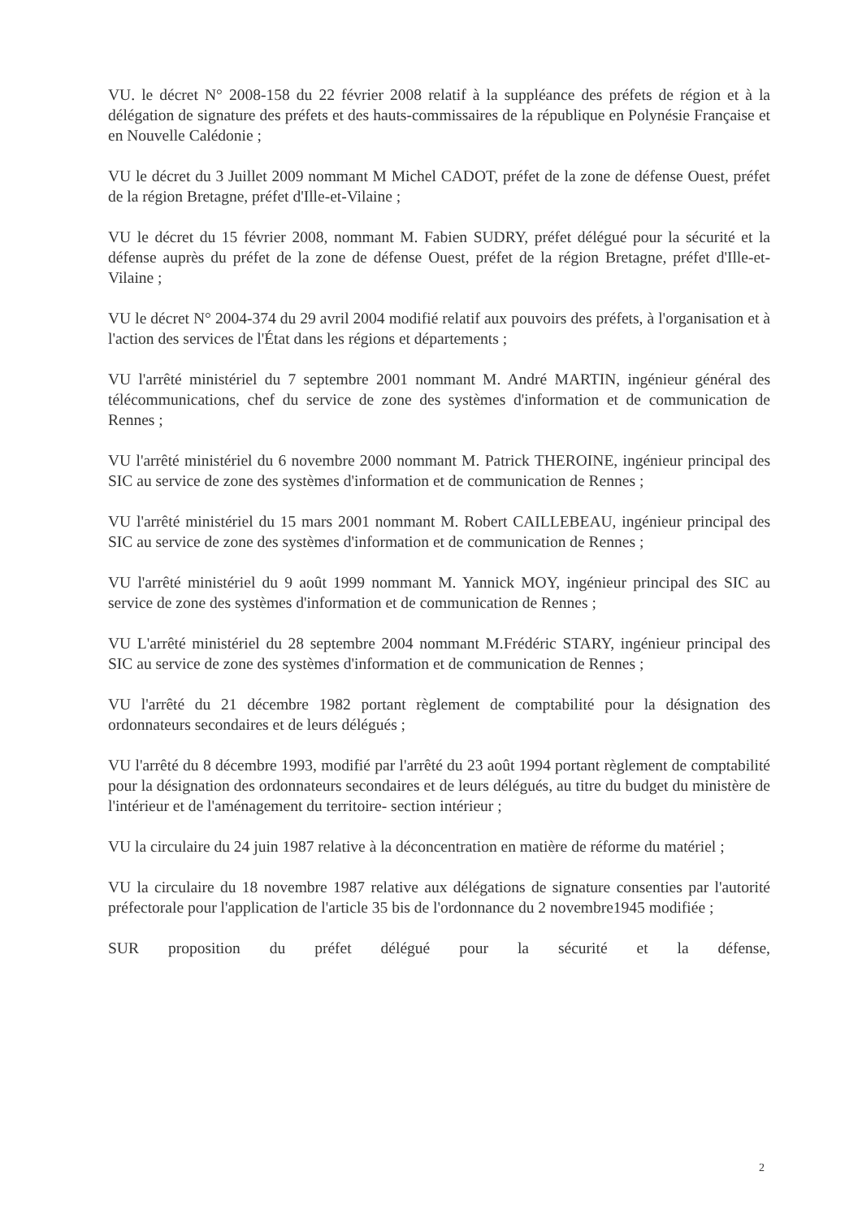VU. le décret N° 2008-158 du 22 février 2008 relatif à la suppléance des préfets de région et à la délégation de signature des préfets et des hauts-commissaires de la république en Polynésie Française et en Nouvelle Calédonie ;
VU le décret du 3 Juillet 2009 nommant M Michel CADOT, préfet de la zone de défense Ouest, préfet de la région Bretagne, préfet d'Ille-et-Vilaine ;
VU le décret du 15 février 2008, nommant M. Fabien SUDRY, préfet délégué pour la sécurité et la défense auprès du préfet de la zone de défense Ouest, préfet de la région Bretagne, préfet d'Ille-et-Vilaine ;
VU le décret N° 2004-374 du 29 avril 2004 modifié relatif aux pouvoirs des préfets, à l'organisation et à l'action des services de l'État dans les régions et départements ;
VU l'arrêté ministériel du 7 septembre 2001 nommant M. André MARTIN, ingénieur général des télécommunications, chef du service de zone des systèmes d'information et de communication de Rennes ;
VU l'arrêté ministériel du 6 novembre 2000 nommant M. Patrick THEROINE, ingénieur principal des SIC au service de zone des systèmes d'information et de communication de Rennes ;
VU l'arrêté ministériel du 15 mars 2001 nommant M. Robert CAILLEBEAU, ingénieur principal des SIC au service de zone des systèmes d'information et de communication de Rennes ;
VU l'arrêté ministériel du 9 août 1999 nommant M. Yannick MOY, ingénieur principal des SIC au service de zone des systèmes d'information et de communication de Rennes ;
VU L'arrêté ministériel du 28 septembre 2004 nommant M.Frédéric STARY, ingénieur principal des SIC au service de zone des systèmes d'information et de communication de Rennes ;
VU l'arrêté du 21 décembre 1982 portant règlement de comptabilité pour la désignation des ordonnateurs secondaires et de leurs délégués ;
VU l'arrêté du 8 décembre 1993, modifié par l'arrêté du 23 août 1994 portant règlement de comptabilité pour la désignation des ordonnateurs secondaires et de leurs délégués, au titre du budget du ministère de l'intérieur et de l'aménagement du territoire- section intérieur ;
VU la circulaire du 24 juin 1987 relative à la déconcentration en matière de réforme du matériel ;
VU la circulaire du 18 novembre 1987 relative aux délégations de signature consenties par l'autorité préfectorale pour l'application de l'article 35 bis de l'ordonnance du 2 novembre1945 modifiée ;
SUR proposition du préfet délégué pour la sécurité et la défense,
2